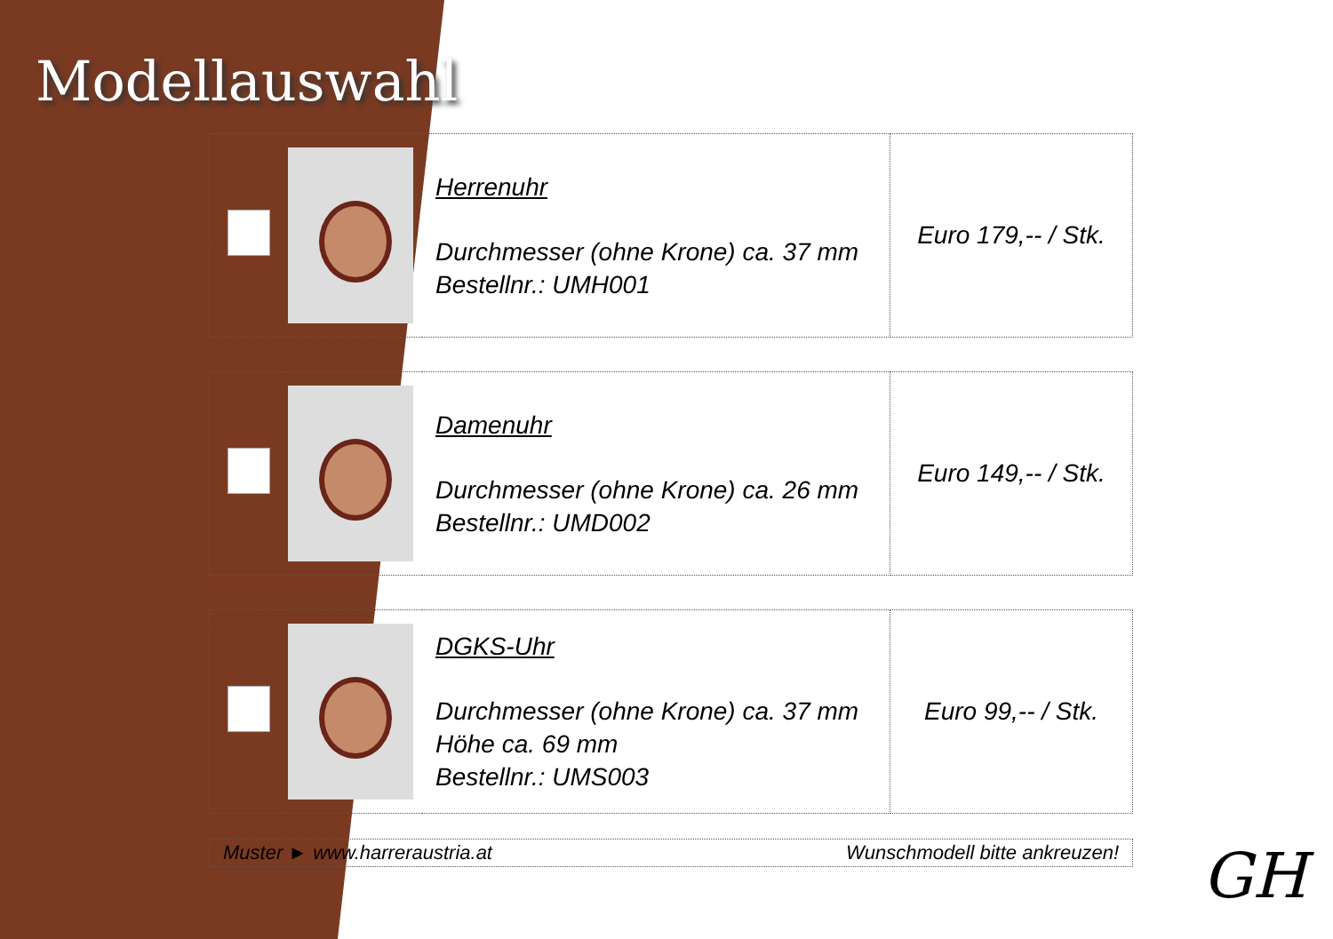Modellauswahl
| | | Herrenuhr Durchmesser (ohne Krone) ca. 37 mm Bestellnr.: UMH001 | Euro 179,-- / Stk. |
| | | Damenuhr Durchmesser (ohne Krone) ca. 26 mm Bestellnr.: UMD002 | Euro 149,-- / Stk. |
| | | DGKS-Uhr Durchmesser (ohne Krone) ca. 37 mm Höhe ca. 69 mm Bestellnr.: UMS003 | Euro 99,-- / Stk. |
Muster ► www.harreraustria.at Wunschmodell bitte ankreuzen!
GH